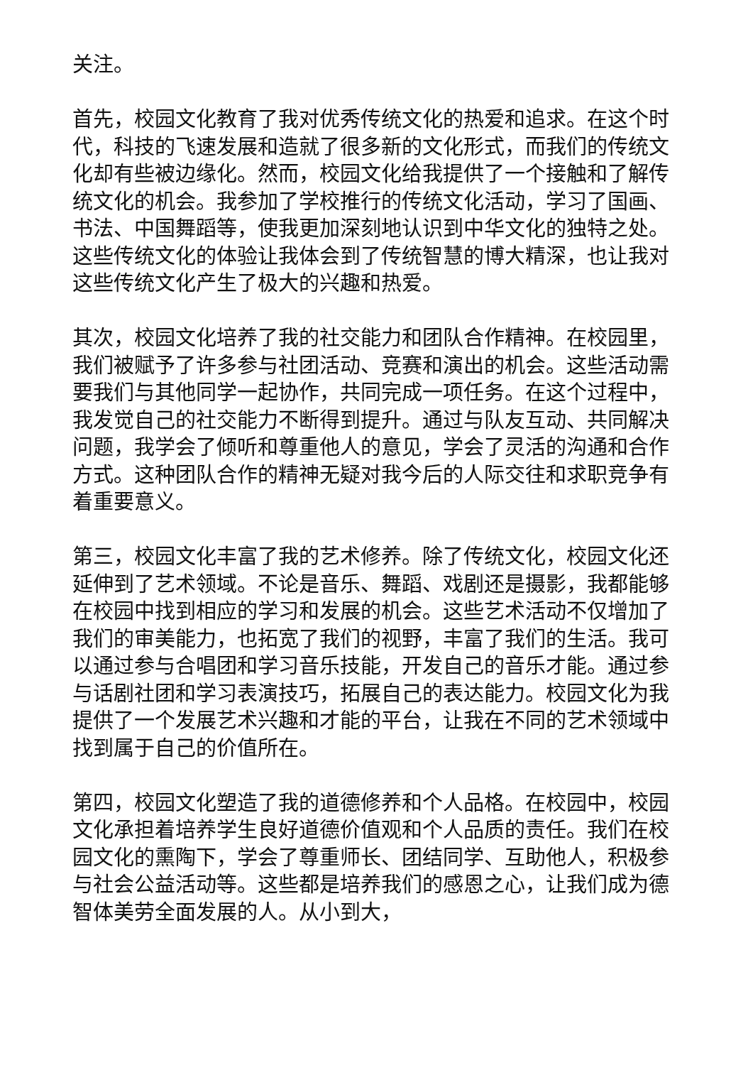关注。
首先，校园文化教育了我对优秀传统文化的热爱和追求。在这个时代，科技的飞速发展和造就了很多新的文化形式，而我们的传统文化却有些被边缘化。然而，校园文化给我提供了一个接触和了解传统文化的机会。我参加了学校推行的传统文化活动，学习了国画、书法、中国舞蹈等，使我更加深刻地认识到中华文化的独特之处。这些传统文化的体验让我体会到了传统智慧的博大精深，也让我对这些传统文化产生了极大的兴趣和热爱。
其次，校园文化培养了我的社交能力和团队合作精神。在校园里，我们被赋予了许多参与社团活动、竞赛和演出的机会。这些活动需要我们与其他同学一起协作，共同完成一项任务。在这个过程中，我发觉自己的社交能力不断得到提升。通过与队友互动、共同解决问题，我学会了倾听和尊重他人的意见，学会了灵活的沟通和合作方式。这种团队合作的精神无疑对我今后的人际交往和求职竞争有着重要意义。
第三，校园文化丰富了我的艺术修养。除了传统文化，校园文化还延伸到了艺术领域。不论是音乐、舞蹈、戏剧还是摄影，我都能够在校园中找到相应的学习和发展的机会。这些艺术活动不仅增加了我们的审美能力，也拓宽了我们的视野，丰富了我们的生活。我可以通过参与合唱团和学习音乐技能，开发自己的音乐才能。通过参与话剧社团和学习表演技巧，拓展自己的表达能力。校园文化为我提供了一个发展艺术兴趣和才能的平台，让我在不同的艺术领域中找到属于自己的价值所在。
第四，校园文化塑造了我的道德修养和个人品格。在校园中，校园文化承担着培养学生良好道德价值观和个人品质的责任。我们在校园文化的熏陶下，学会了尊重师长、团结同学、互助他人，积极参与社会公益活动等。这些都是培养我们的感恩之心，让我们成为德智体美劳全面发展的人。从小到大，